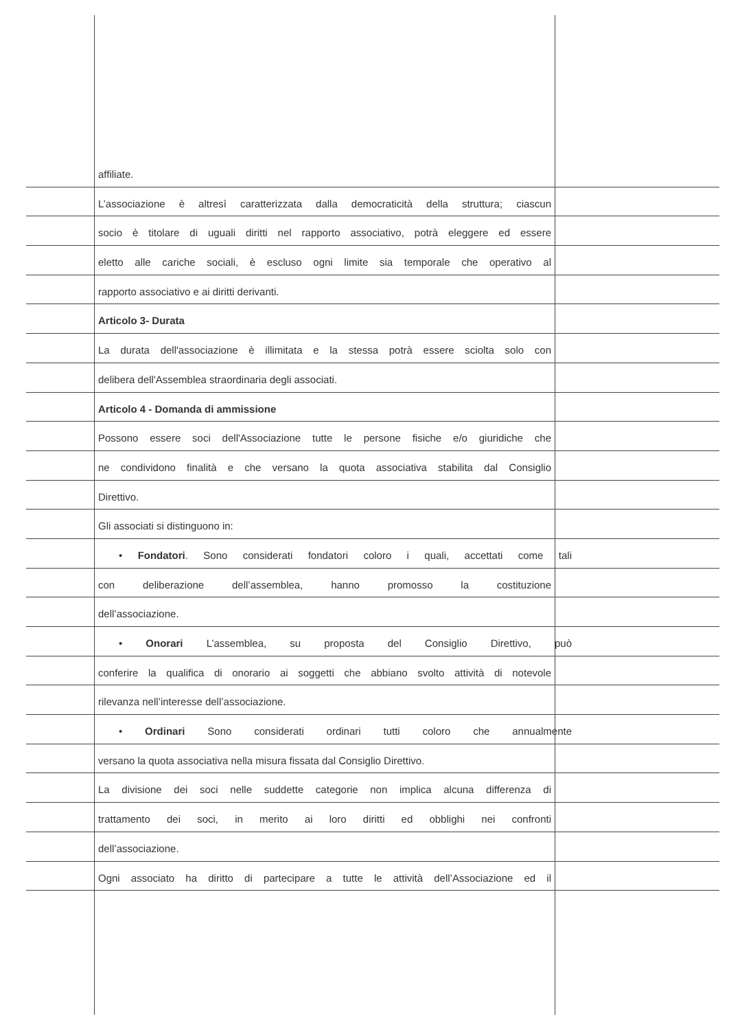affiliate.
L’associazione è altresì caratterizzata dalla democraticità della struttura; ciascun
socio è titolare di uguali diritti nel rapporto associativo, potrà eleggere ed essere
eletto alle cariche sociali, è escluso ogni limite sia temporale che operativo al
rapporto associativo e ai diritti derivanti.
Articolo 3- Durata
La durata dell'associazione è illimitata e la stessa potrà essere sciolta solo con
delibera dell'Assemblea straordinaria degli associati.
Articolo 4 - Domanda di ammissione
Possono essere soci dell'Associazione tutte le persone fisiche e/o giuridiche che
ne condividono finalità e che versano la quota associativa stabilita dal Consiglio
Direttivo.
Gli associati si distinguono in:
• Fondatori. Sono considerati fondatori coloro i quali, accettati come tali
con deliberazione dell’assemblea, hanno promosso la costituzione
dell’associazione.
• Onorari L’assemblea, su proposta del Consiglio Direttivo, può
conferire la qualifica di onorario ai soggetti che abbiano svolto attività di notevole
rilevanza nell’interesse dell’associazione.
• Ordinari Sono considerati ordinari tutti coloro che annualmente
versano la quota associativa nella misura fissata dal Consiglio Direttivo.
La divisione dei soci nelle suddette categorie non implica alcuna differenza di
trattamento dei soci, in merito ai loro diritti ed obblighi nei confronti
dell’associazione.
Ogni associato ha diritto di partecipare a tutte le attività dell’Associazione ed il